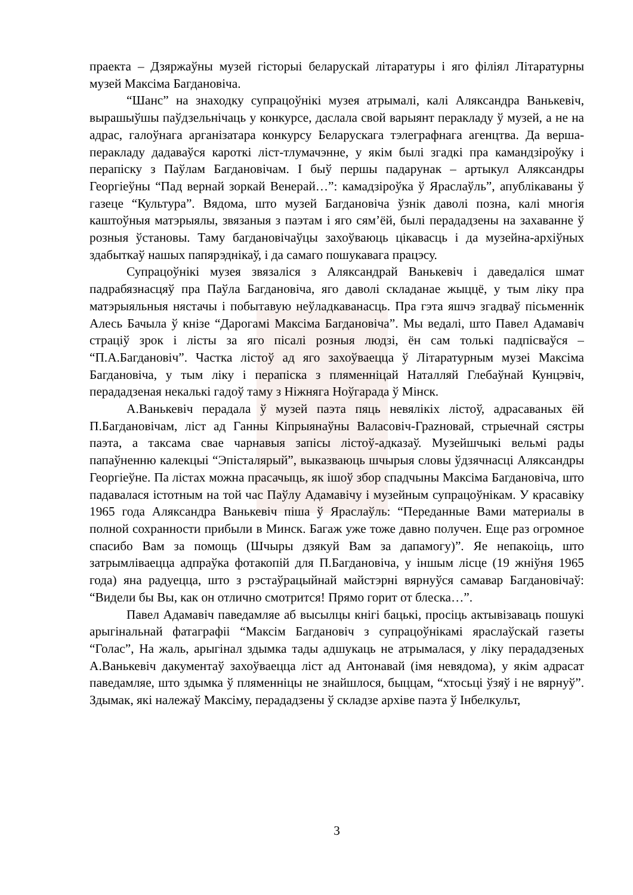праекта – Дзяржаўны музей гісторыі беларускай літаратуры і яго філіял Літаратурны музей Максіма Багдановіча.
“Шанс” на знаходку супрацоўнікі музея атрымалі, калі Аляксандра Ванькевіч, вырашыўшы паўдзельнічаць у конкурсе, даслала свой варыянт перакладу ў музей, а не на адрас, галоўнага арганізатара конкурсу Беларускага тэлеграфнага агенцтва. Да верша-перакладу дадаваўся кароткі ліст-тлумачэнне, у якім былі згадкі пра камандзіроўку і перапіску з Паўлам Багдановічам. І быў першы падарунак – артыкул Аляксандры Георгіеўны “Пад вернай зоркай Венерай…”: камадзіроўка ў Яраслаўль”, апублікаваны ў газеце “Культура”. Вядома, што музей Багдановіча ўзнік даволі позна, калі многія каштоўныя матэрыялы, звязаныя з паэтам і яго сям’ёй, былі перададзены на захаванне ў розныя ўстановы. Таму багдановічаўцы захоўваюць цікавасць і да музейна-архіўных здабыткаў нашых папярэднікаў, і да самаго пошукавага працэсу.
Супрацоўнікі музея звязаліся з Аляксандрай Ванькевіч і даведаліся шмат падрабязнасцяў пра Паўла Багдановіча, яго даволі складанае жыццё, у тым ліку пра матэрыяльныя нястачы і побытавую неўладкаванасць. Пра гэта яшчэ згадваў пісьменнік Алесь Бачыла ў кнізе “Дарогамі Максіма Багдановіча”. Мы ведалі, што Павел Адамавіч страціў зрок і лісты за яго пісалі розныя людзі, ён сам толькі падпісваўся – “П.А.Багдановіч”. Частка лістоў ад яго захоўваецца ў Літаратурным музеі Максіма Багдановіча, у тым ліку і перапіска з пляменніцай Наталляй Глебаўнай Кунцэвіч, перададзеная некалькі гадоў таму з Ніжняга Ноўгарада ў Мінск.
А.Ванькевіч перадала ў музей паэта пяць невялікіх лістоў, адрасаваных ёй П.Багдановічам, ліст ад Ганны Кіпрыянаўны Валасовіч-Грazновай, стрыечнай сястры паэта, а таксама свае чарнавыя запісы лістоў-адказаў. Музейшчыкі вельмі рады папаўненню калекцыі “Эпісталярый”, выказваюць шчырыя словы ўдзячнасці Аляксандры Георгіеўне. Па лістах можна прасачыць, як ішоў збор спадчыны Максіма Багдановіча, што падавалася істотным на той час Паўлу Адамавічу і музейным супрацоўнікам. У красавіку 1965 года Аляксандра Ванькевіч піша ў Яраслаўль: “Переданные Вами материалы в полной сохранности прибыли в Минск. Багаж уже тоже давно получен. Еще раз огромное спасибо Вам за помощь (Шчыры дзякуй Вам за дапамогу)”. Яе непакоіць, што затрымліваецца адпраўка фотакопій для П.Багдановіча, у іншым лісце (19 жніўня 1965 года) яна радуецца, што з рэстаўрацыйнай майстэрні вярнуўся самавар Багдановічаў: “Видели бы Вы, как он отлично смотрится! Прямо горит от блеска…”.
Павел Адамавіч паведамляе аб высылцы кнігі бацькі, просіць актывізаваць пошукі арыгінальнай фатаграфіі “Максім Багдановіч з супрацоўнікамі яраслаўскай газеты “Голас”, На жаль, арыгінал здымка тады адшукаць не атрымалася, у ліку перададзеных А.Ванькевіч дакументаў захоўваецца ліст ад Антонавай (імя невядома), у якім адрасат паведамляе, што здымка ў пляменніцы не знайшлося, быццам, “хтосьці ўзяў і не вярнуў”. Здымак, які належаў Максіму, перададзены ў складзе архіве паэта ў Інбелкульт,
3